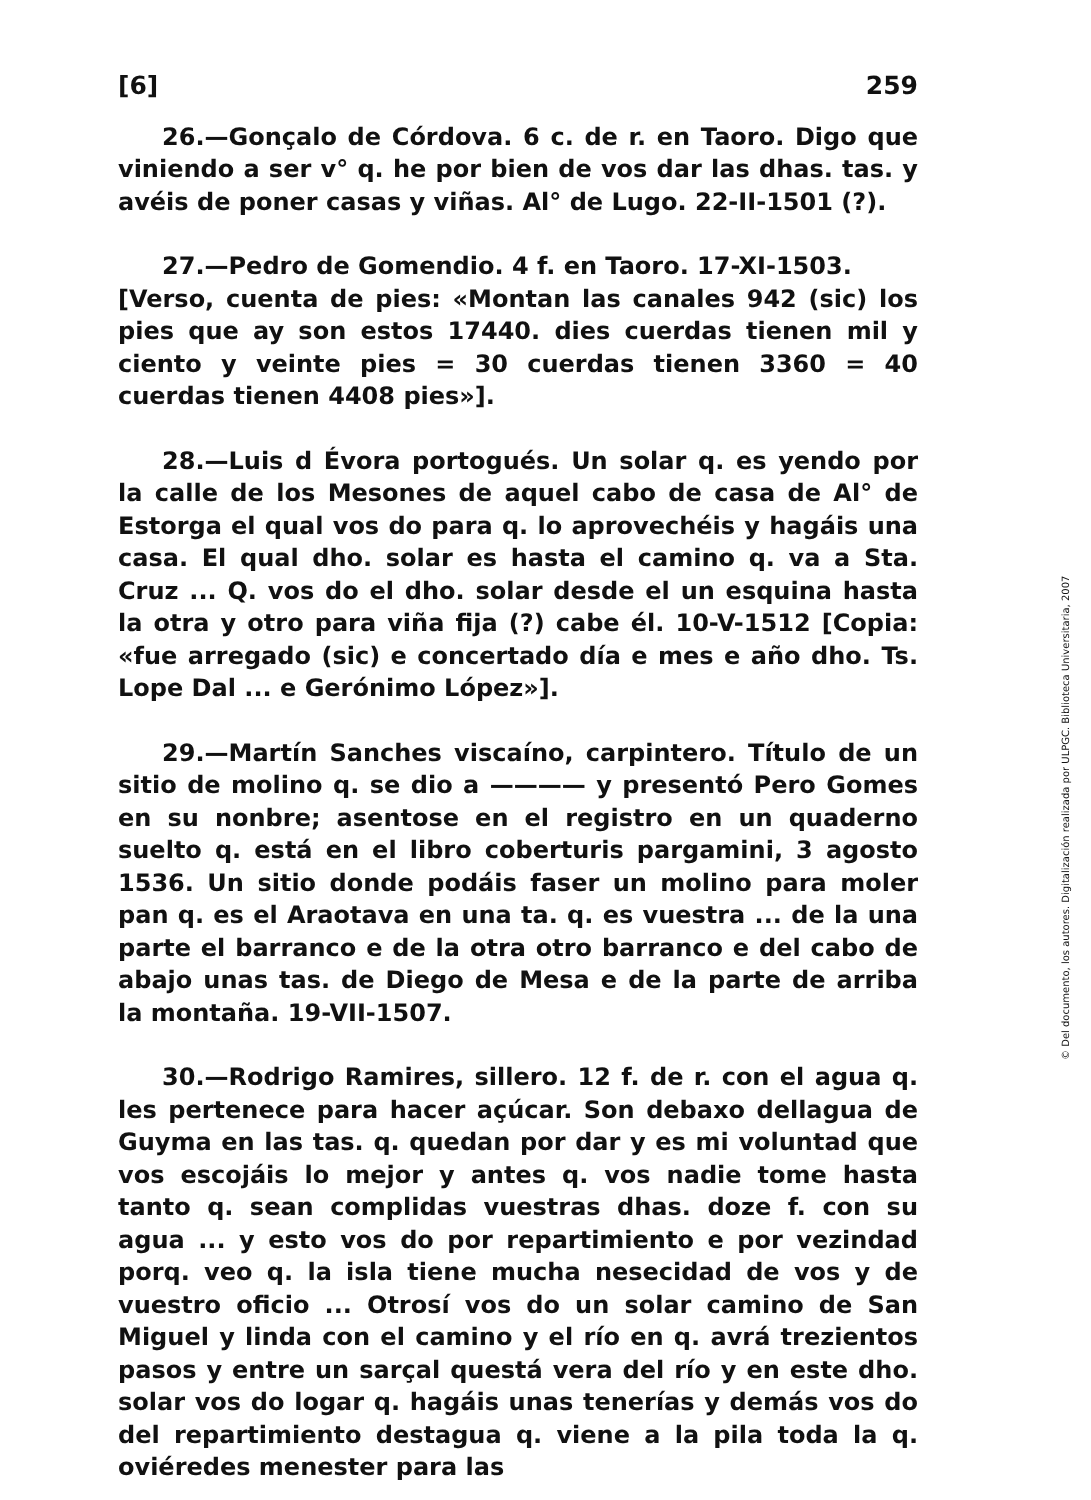[6] 259
26.—Gonçalo de Córdova. 6 c. de r. en Taoro. Digo que viniendo a ser v° q. he por bien de vos dar las dhas. tas. y avéis de poner casas y viñas. Al° de Lugo. 22-II-1501 (?).
27.—Pedro de Gomendio. 4 f. en Taoro. 17-XI-1503.
[Verso, cuenta de pies: «Montan las canales 942 (sic) los pies que ay son estos 17440. dies cuerdas tienen mil y ciento y veinte pies = 30 cuerdas tienen 3360 = 40 cuerdas tienen 4408 pies»].
28.—Luis d Évora portogués. Un solar q. es yendo por la calle de los Mesones de aquel cabo de casa de Al° de Estorga el qual vos do para q. lo aprovechéis y hagáis una casa. El qual dho. solar es hasta el camino q. va a Sta. Cruz ... Q. vos do el dho. solar desde el un esquina hasta la otra y otro para viña fija (?) cabe él. 10-V-1512 [Copia: «fue arregado (sic) e concertado día e mes e año dho. Ts. Lope Dal ... e Gerónimo López»].
29.—Martín Sanches viscaíno, carpintero. Título de un sitio de molino q. se dio a ———— y presentó Pero Gomes en su nonbre; asentose en el registro en un quaderno suelto q. está en el libro coberturis pargamini, 3 agosto 1536. Un sitio donde podáis faser un molino para moler pan q. es el Araotava en una ta. q. es vuestra ... de la una parte el barranco e de la otra otro barranco e del cabo de abajo unas tas. de Diego de Mesa e de la parte de arriba la montaña. 19-VII-1507.
30.—Rodrigo Ramires, sillero. 12 f. de r. con el agua q. les pertenece para hacer açúcar. Son debaxo dellagua de Guyma en las tas. q. quedan por dar y es mi voluntad que vos escojáis lo mejor y antes q. vos nadie tome hasta tanto q. sean complidas vuestras dhas. doze f. con su agua ... y esto vos do por repartimiento e por vezindad porq. veo q. la isla tiene mucha nesecidad de vos y de vuestro oficio ... Otrosí vos do un solar camino de San Miguel y linda con el camino y el río en q. avrá trezientos pasos y entre un sarçal questá vera del río y en este dho. solar vos do logar q. hagáis unas tenerías y demás vos do del repartimiento destagua q. viene a la pila toda la q. oviéredes menester para las
© Del documento, los autores. Digitalización realizada por ULPGC. Biblioteca Universitaria, 2007